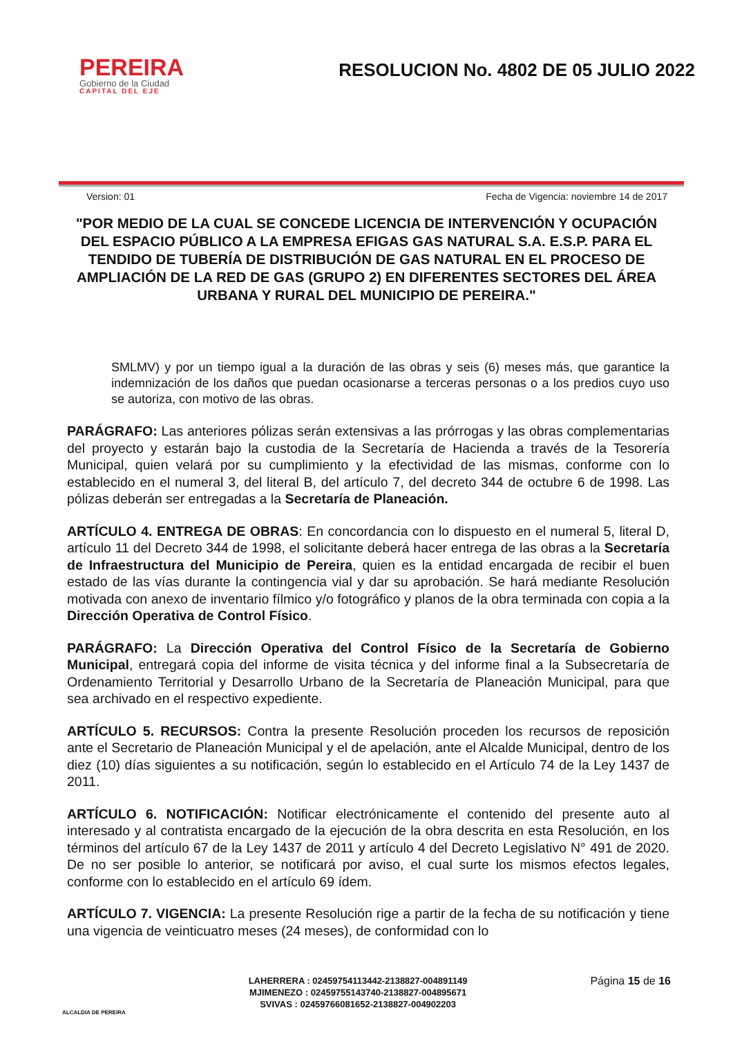PEREIRA
Gobierno de la Ciudad
CAPITAL DEL EJE
RESOLUCION No. 4802 DE 05 JULIO 2022
Version: 01 Fecha de Vigencia: noviembre 14 de 2017
"POR MEDIO DE LA CUAL SE CONCEDE LICENCIA DE INTERVENCIÓN Y OCUPACIÓN DEL ESPACIO PÚBLICO A LA EMPRESA EFIGAS GAS NATURAL S.A. E.S.P. PARA EL TENDIDO DE TUBERÍA DE DISTRIBUCIÓN DE GAS NATURAL EN EL PROCESO DE AMPLIACIÓN DE LA RED DE GAS (GRUPO 2) EN DIFERENTES SECTORES DEL ÁREA URBANA Y RURAL DEL MUNICIPIO DE PEREIRA."
SMLMV) y por un tiempo igual a la duración de las obras y seis (6) meses más, que garantice la indemnización de los daños que puedan ocasionarse a terceras personas o a los predios cuyo uso se autoriza, con motivo de las obras.
PARÁGRAFO: Las anteriores pólizas serán extensivas a las prórrogas y las obras complementarias del proyecto y estarán bajo la custodia de la Secretaría de Hacienda a través de la Tesorería Municipal, quien velará por su cumplimiento y la efectividad de las mismas, conforme con lo establecido en el numeral 3, del literal B, del artículo 7, del decreto 344 de octubre 6 de 1998. Las pólizas deberán ser entregadas a la Secretaría de Planeación.
ARTÍCULO 4. ENTREGA DE OBRAS: En concordancia con lo dispuesto en el numeral 5, literal D, artículo 11 del Decreto 344 de 1998, el solicitante deberá hacer entrega de las obras a la Secretaría de Infraestructura del Municipio de Pereira, quien es la entidad encargada de recibir el buen estado de las vías durante la contingencia vial y dar su aprobación. Se hará mediante Resolución motivada con anexo de inventario fílmico y/o fotográfico y planos de la obra terminada con copia a la Dirección Operativa de Control Físico.
PARÁGRAFO: La Dirección Operativa del Control Físico de la Secretaría de Gobierno Municipal, entregará copia del informe de visita técnica y del informe final a la Subsecretaría de Ordenamiento Territorial y Desarrollo Urbano de la Secretaría de Planeación Municipal, para que sea archivado en el respectivo expediente.
ARTÍCULO 5. RECURSOS: Contra la presente Resolución proceden los recursos de reposición ante el Secretario de Planeación Municipal y el de apelación, ante el Alcalde Municipal, dentro de los diez (10) días siguientes a su notificación, según lo establecido en el Artículo 74 de la Ley 1437 de 2011.
ARTÍCULO 6. NOTIFICACIÓN: Notificar electrónicamente el contenido del presente auto al interesado y al contratista encargado de la ejecución de la obra descrita en esta Resolución, en los términos del artículo 67 de la Ley 1437 de 2011 y artículo 4 del Decreto Legislativo N° 491 de 2020. De no ser posible lo anterior, se notificará por aviso, el cual surte los mismos efectos legales, conforme con lo establecido en el artículo 69 ídem.
ARTÍCULO 7. VIGENCIA: La presente Resolución rige a partir de la fecha de su notificación y tiene una vigencia de veinticuatro meses (24 meses), de conformidad con lo
ALCALDIA DE PEREIRA
LAHERRERA : 02459754113442-2138827-004891149
MJIMENEZO : 02459755143740-2138827-004895671
SVIVAS : 02459766081652-2138827-004902203
Página 15 de 16